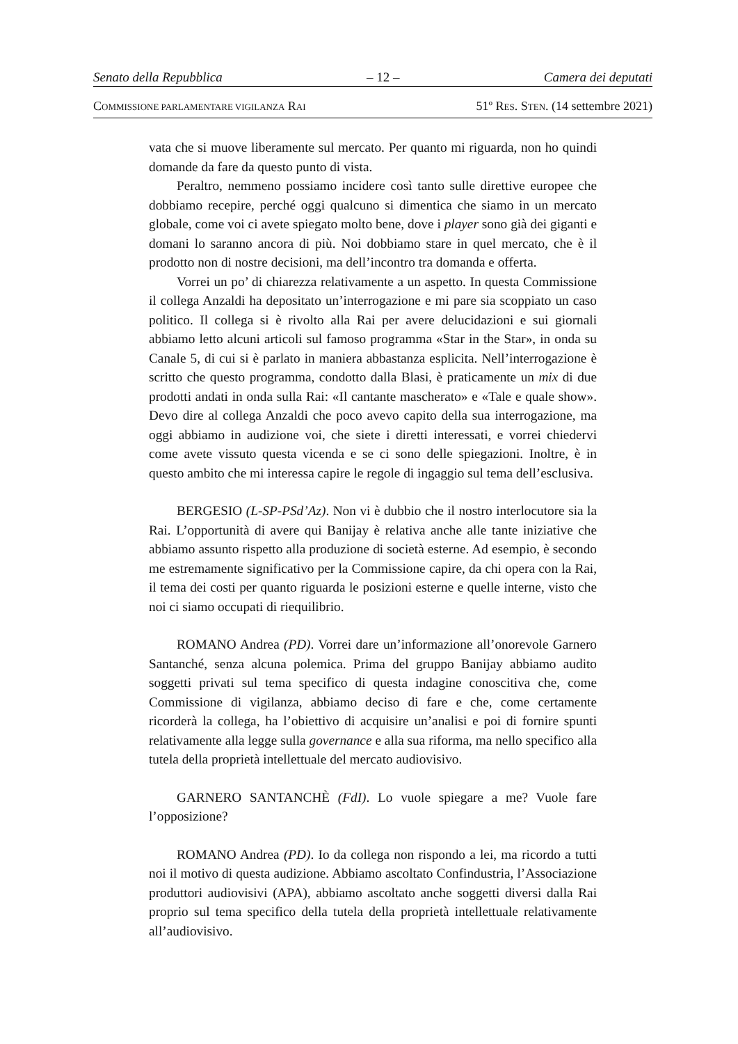Senato della Repubblica – 12 – Camera dei deputati
COMMISSIONE PARLAMENTARE VIGILANZA RAI 51º RES. STEN. (14 settembre 2021)
vata che si muove liberamente sul mercato. Per quanto mi riguarda, non ho quindi domande da fare da questo punto di vista.
Peraltro, nemmeno possiamo incidere così tanto sulle direttive europee che dobbiamo recepire, perché oggi qualcuno si dimentica che siamo in un mercato globale, come voi ci avete spiegato molto bene, dove i player sono già dei giganti e domani lo saranno ancora di più. Noi dobbiamo stare in quel mercato, che è il prodotto non di nostre decisioni, ma dell’incontro tra domanda e offerta.
Vorrei un po’ di chiarezza relativamente a un aspetto. In questa Commissione il collega Anzaldi ha depositato un’interrogazione e mi pare sia scoppiato un caso politico. Il collega si è rivolto alla Rai per avere delucidazioni e sui giornali abbiamo letto alcuni articoli sul famoso programma «Star in the Star», in onda su Canale 5, di cui si è parlato in maniera abbastanza esplicita. Nell’interrogazione è scritto che questo programma, condotto dalla Blasi, è praticamente un mix di due prodotti andati in onda sulla Rai: «Il cantante mascherato» e «Tale e quale show». Devo dire al collega Anzaldi che poco avevo capito della sua interrogazione, ma oggi abbiamo in audizione voi, che siete i diretti interessati, e vorrei chiedervi come avete vissuto questa vicenda e se ci sono delle spiegazioni. Inoltre, è in questo ambito che mi interessa capire le regole di ingaggio sul tema dell’esclusiva.
BERGESIO (L-SP-PSd’Az). Non vi è dubbio che il nostro interlocutore sia la Rai. L’opportunità di avere qui Banijay è relativa anche alle tante iniziative che abbiamo assunto rispetto alla produzione di società esterne. Ad esempio, è secondo me estremamente significativo per la Commissione capire, da chi opera con la Rai, il tema dei costi per quanto riguarda le posizioni esterne e quelle interne, visto che noi ci siamo occupati di riequilibrio.
ROMANO Andrea (PD). Vorrei dare un’informazione all’onorevole Garnero Santanché, senza alcuna polemica. Prima del gruppo Banijay abbiamo audito soggetti privati sul tema specifico di questa indagine conoscitiva che, come Commissione di vigilanza, abbiamo deciso di fare e che, come certamente ricorderà la collega, ha l’obiettivo di acquisire un’analisi e poi di fornire spunti relativamente alla legge sulla governance e alla sua riforma, ma nello specifico alla tutela della proprietà intellettuale del mercato audiovisivo.
GARNERO SANTANCHÈ (FdI). Lo vuole spiegare a me? Vuole fare l’opposizione?
ROMANO Andrea (PD). Io da collega non rispondo a lei, ma ricordo a tutti noi il motivo di questa audizione. Abbiamo ascoltato Confindustria, l’Associazione produttori audiovisivi (APA), abbiamo ascoltato anche soggetti diversi dalla Rai proprio sul tema specifico della tutela della proprietà intellettuale relativamente all’audiovisivo.